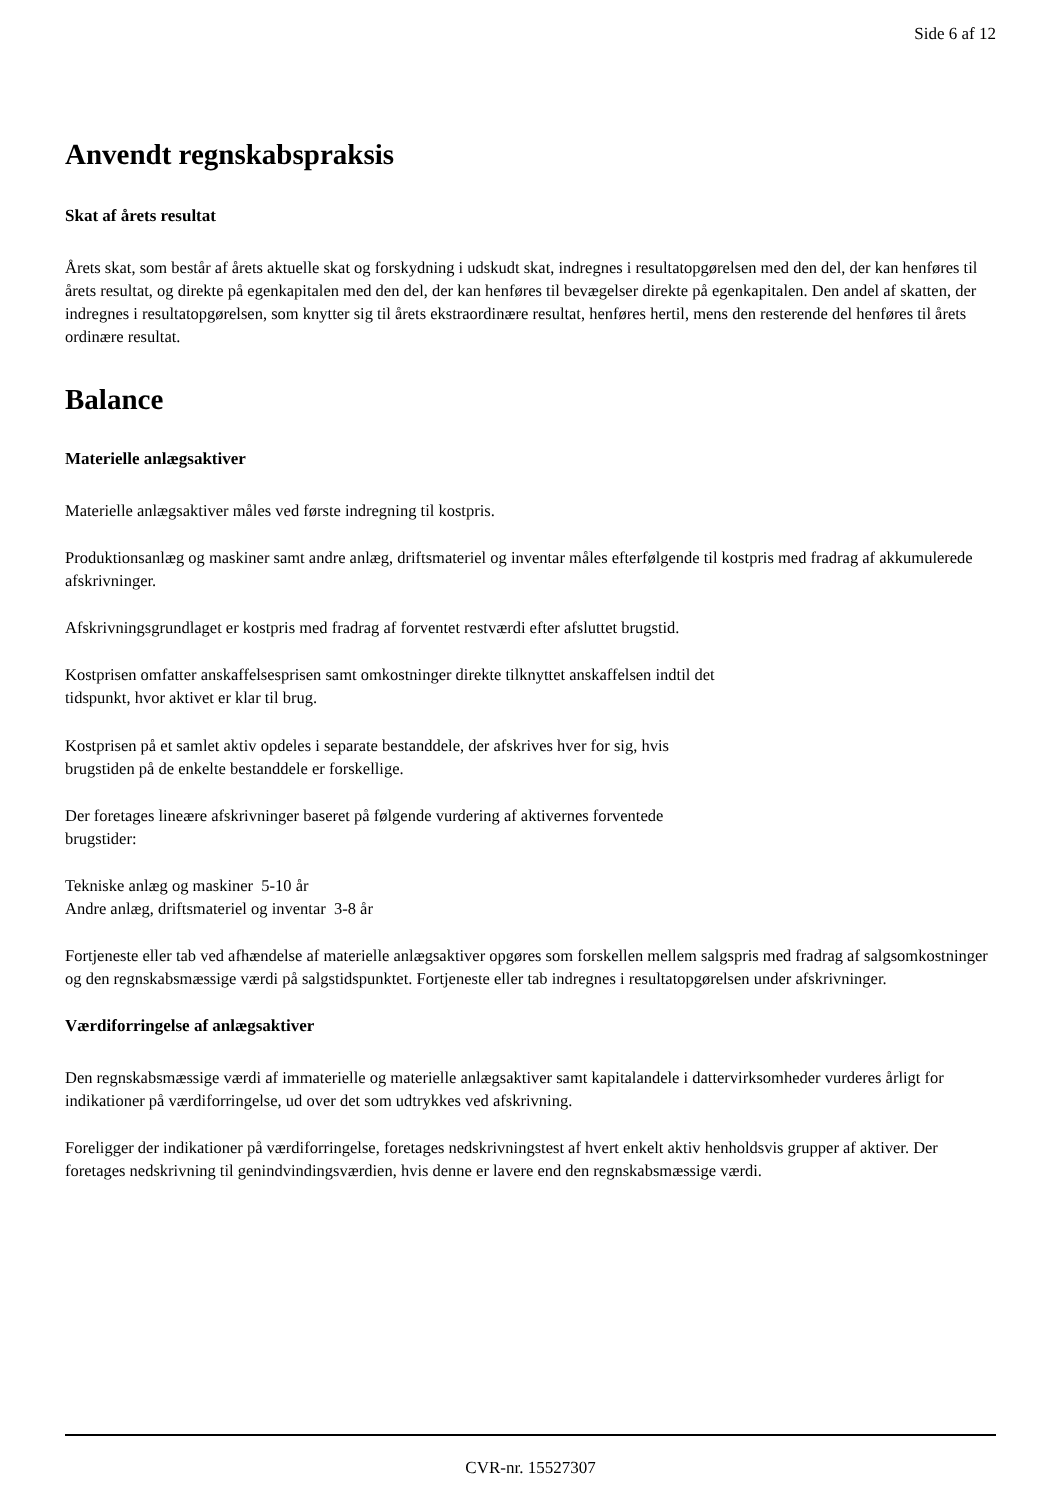Side 6 af 12
Anvendt regnskabspraksis
Skat af årets resultat
Årets skat, som består af årets aktuelle skat og forskydning i udskudt skat, indregnes i resultatopgørelsen med den del, der kan henføres til årets resultat, og direkte på egenkapitalen med den del, der kan henføres til bevægelser direkte på egenkapitalen. Den andel af skatten, der indregnes i resultatopgørelsen, som knytter sig til årets ekstraordinære resultat, henføres hertil, mens den resterende del henføres til årets ordinære resultat.
Balance
Materielle anlægsaktiver
Materielle anlægsaktiver måles ved første indregning til kostpris.
Produktionsanlæg og maskiner samt andre anlæg, driftsmateriel og inventar måles efterfølgende til kostpris med fradrag af akkumulerede afskrivninger.
Afskrivningsgrundlaget er kostpris med fradrag af forventet restværdi efter afsluttet brugstid.
Kostprisen omfatter anskaffelsesprisen samt omkostninger direkte tilknyttet anskaffelsen indtil det
tidspunkt, hvor aktivet er klar til brug.
Kostprisen på et samlet aktiv opdeles i separate bestanddele, der afskrives hver for sig, hvis
brugstiden på de enkelte bestanddele er forskellige.
Der foretages lineære afskrivninger baseret på følgende vurdering af aktivernes forventede
brugstider:
Tekniske anlæg og maskiner 5-10 år
Andre anlæg, driftsmateriel og inventar 3-8 år
Fortjeneste eller tab ved afhændelse af materielle anlægsaktiver opgøres som forskellen mellem salgspris med fradrag af salgsomkostninger og den regnskabsmæssige værdi på salgstidspunktet. Fortjeneste eller tab indregnes i resultatopgørelsen under afskrivninger.
Værdiforringelse af anlægsaktiver
Den regnskabsmæssige værdi af immaterielle og materielle anlægsaktiver samt kapitalandele i dattervirksomheder vurderes årligt for indikationer på værdiforringelse, ud over det som udtrykkes ved afskrivning.
Foreligger der indikationer på værdiforringelse, foretages nedskrivningstest af hvert enkelt aktiv henholdsvis grupper af aktiver. Der foretages nedskrivning til genindvindingsværdien, hvis denne er lavere end den regnskabsmæssige værdi.
CVR-nr. 15527307